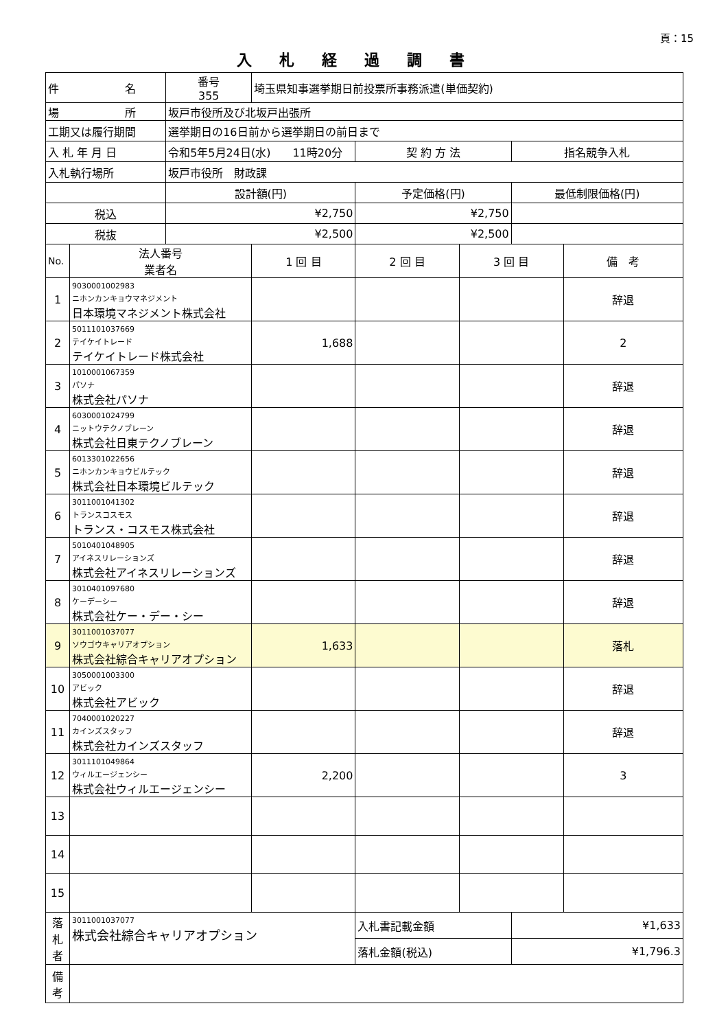頁：15
入札経過調書
| 件 名 | | 番号 355 | 埼玉県知事選挙期日前投票所事務派遣(単価契約) | | | | |
| 場 所 | | 坂戸市役所及び北坂戸出張所 | | | | | |
| 工期又は履行期間 | | 選挙期日の16日前から選挙期日の前日まで | | | | | |
| 入 札 年 月 日 | | 令和5年5月24日(水) 11時20分 | | 契 約 方 法 | | 指名競争入札 | |
| 入札執行場所 | | 坂戸市役所 財政課 | | | | | |
| | | 設計額(円) | | 予定価格(円) | | 最低制限価格(円) | |
| 税込 | | ¥2,750 | | ¥2,750 | | | |
| 税抜 | | ¥2,500 | | ¥2,500 | | | |
| No. | 法人番号 業者名 | | 1 回 目 | 2 回 目 | 3 回 目 | | 備 考 |
| 1 | 9030001002983 ニホンカンキョウマネジメント 日本環境マネジメント株式会社 | | | | | | 辞退 |
| 2 | 5011101037669 テイケイトレード テイケイトレード株式会社 | | 1,688 | | | | 2 |
| 3 | 1010001067359 パソナ 株式会社パソナ | | | | | | 辞退 |
| 4 | 6030001024799 ニットウテクノブレーン 株式会社日東テクノブレーン | | | | | | 辞退 |
| 5 | 6013301022656 ニホンカンキョウビルテック 株式会社日本環境ビルテック | | | | | | 辞退 |
| 6 | 3011001041302 トランスコスモス トランス・コスモス株式会社 | | | | | | 辞退 |
| 7 | 5010401048905 アイネスリレーションズ 株式会社アイネスリレーションズ | | | | | | 辞退 |
| 8 | 3010401097680 ケーデーシー 株式会社ケー・デー・シー | | | | | | 辞退 |
| 9 | 3011001037077 ソウゴウキャリアオプション 株式会社綜合キャリアオプション | | 1,633 | | | | 落札 |
| 10 | 3050001003300 アビック 株式会社アビック | | | | | | 辞退 |
| 11 | 7040001020227 カインズスタッフ 株式会社カインズスタッフ | | | | | | 辞退 |
| 12 | 3011101049864 ウィルエージェンシー 株式会社ウィルエージェンシー | | 2,200 | | | | 3 |
| 13 | | | | | | | |
| 14 | | | | | | | |
| 15 | | | | | | | |
| 落 札 者 | 3011001037077 株式会社綜合キャリアオプション | | | 入札書記載金額 | | ¥1,633 | |
| | | | | 落札金額(税込) | | ¥1,796.3 | |
| 備 考 | | | | | | | |